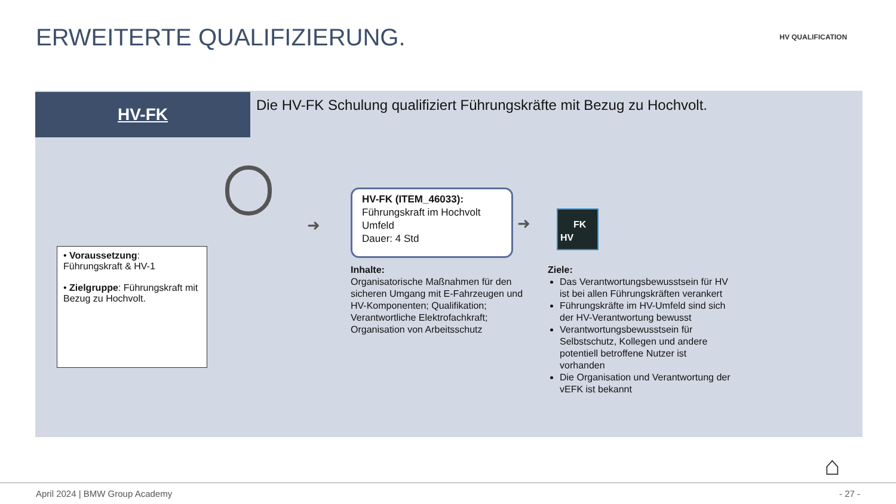ERWEITERTE QUALIFIZIERUNG. HV QUALIFICATION
HV-FK
Die HV-FK Schulung qualifiziert Führungskräfte mit Bezug zu Hochvolt.
• Voraussetzung: Führungskraft & HV-1
• Zielgruppe: Führungskraft mit Bezug zu Hochvolt.
➜
HV-FK (ITEM_46033):
Führungskraft im Hochvolt Umfeld
Dauer: 4 Std
➜
FK
HV
Inhalte:
Organisatorische Maßnahmen für den sicheren Umgang mit E-Fahrzeugen und HV-Komponenten; Qualifikation; Verantwortliche Elektrofachkraft; Organisation von Arbeitsschutz
Ziele:
Das Verantwortungsbewusstsein für HV ist bei allen Führungskräften verankert
Führungskräfte im HV-Umfeld sind sich der HV-Verantwortung bewusst
Verantwortungsbewusstsein für Selbstschutz, Kollegen und andere potentiell betroffene Nutzer ist vorhanden
Die Organisation und Verantwortung der vEFK ist bekannt
⌂
April 2024 | BMW Group Academy - 27 -